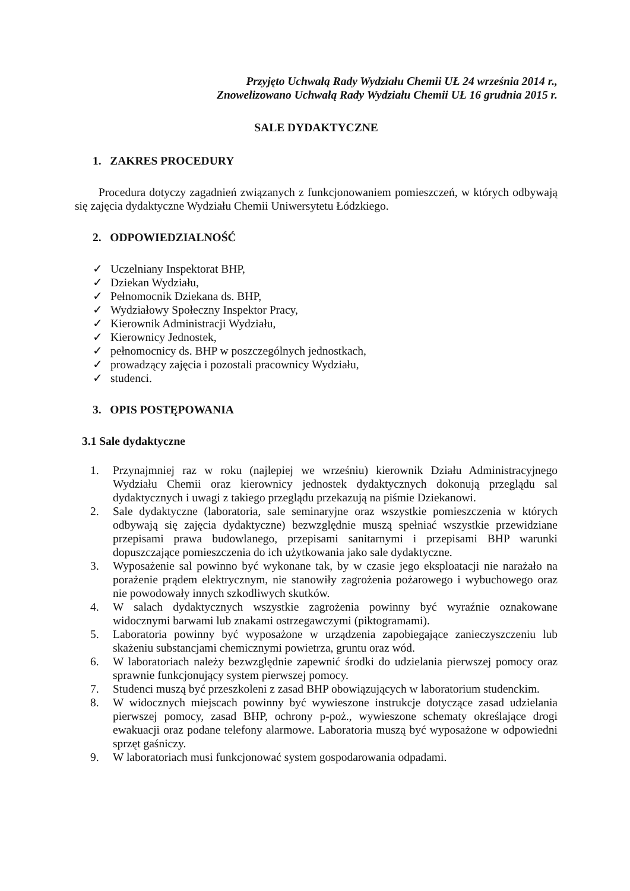Przyjęto Uchwałą Rady Wydziału Chemii UŁ 24 września 2014 r.,
Znowelizowano Uchwałą Rady Wydziału Chemii UŁ 16 grudnia 2015 r.
SALE DYDAKTYCZNE
1. ZAKRES PROCEDURY
Procedura dotyczy zagadnień związanych z funkcjonowaniem pomieszczeń, w których odbywają się zajęcia dydaktyczne Wydziału Chemii Uniwersytetu Łódzkiego.
2. ODPOWIEDZIALNOŚĆ
✓ Uczelniany Inspektorat BHP,
✓ Dziekan Wydziału,
✓ Pełnomocnik Dziekana ds. BHP,
✓ Wydziałowy Społeczny Inspektor Pracy,
✓ Kierownik Administracji Wydziału,
✓ Kierownicy Jednostek,
✓ pełnomocnicy ds. BHP w poszczególnych jednostkach,
✓ prowadzący zajęcia i pozostali pracownicy Wydziału,
✓ studenci.
3. OPIS POSTĘPOWANIA
3.1 Sale dydaktyczne
1. Przynajmniej raz w roku (najlepiej we wrześniu) kierownik Działu Administracyjnego Wydziału Chemii oraz kierownicy jednostek dydaktycznych dokonują przeglądu sal dydaktycznych i uwagi z takiego przeglądu przekazują na piśmie Dziekanowi.
2. Sale dydaktyczne (laboratoria, sale seminaryjne oraz wszystkie pomieszczenia w których odbywają się zajęcia dydaktyczne) bezwzględnie muszą spełniać wszystkie przewidziane przepisami prawa budowlanego, przepisami sanitarnymi i przepisami BHP warunki dopuszczające pomieszczenia do ich użytkowania jako sale dydaktyczne.
3. Wyposażenie sal powinno być wykonane tak, by w czasie jego eksploatacji nie narażało na porażenie prądem elektrycznym, nie stanowiły zagrożenia pożarowego i wybuchowego oraz nie powodowały innych szkodliwych skutków.
4. W salach dydaktycznych wszystkie zagrożenia powinny być wyraźnie oznakowane widocznymi barwami lub znakami ostrzegawczymi (piktogramami).
5. Laboratoria powinny być wyposażone w urządzenia zapobiegające zanieczyszczeniu lub skażeniu substancjami chemicznymi powietrza, gruntu oraz wód.
6. W laboratoriach należy bezwzględnie zapewnić środki do udzielania pierwszej pomocy oraz sprawnie funkcjonujący system pierwszej pomocy.
7. Studenci muszą być przeszkoleni z zasad BHP obowiązujących w laboratorium studenckim.
8. W widocznych miejscach powinny być wywieszone instrukcje dotyczące zasad udzielania pierwszej pomocy, zasad BHP, ochrony p-poż., wywieszone schematy określające drogi ewakuacji oraz podane telefony alarmowe. Laboratoria muszą być wyposażone w odpowiedni sprzęt gaśniczy.
9. W laboratoriach musi funkcjonować system gospodarowania odpadami.